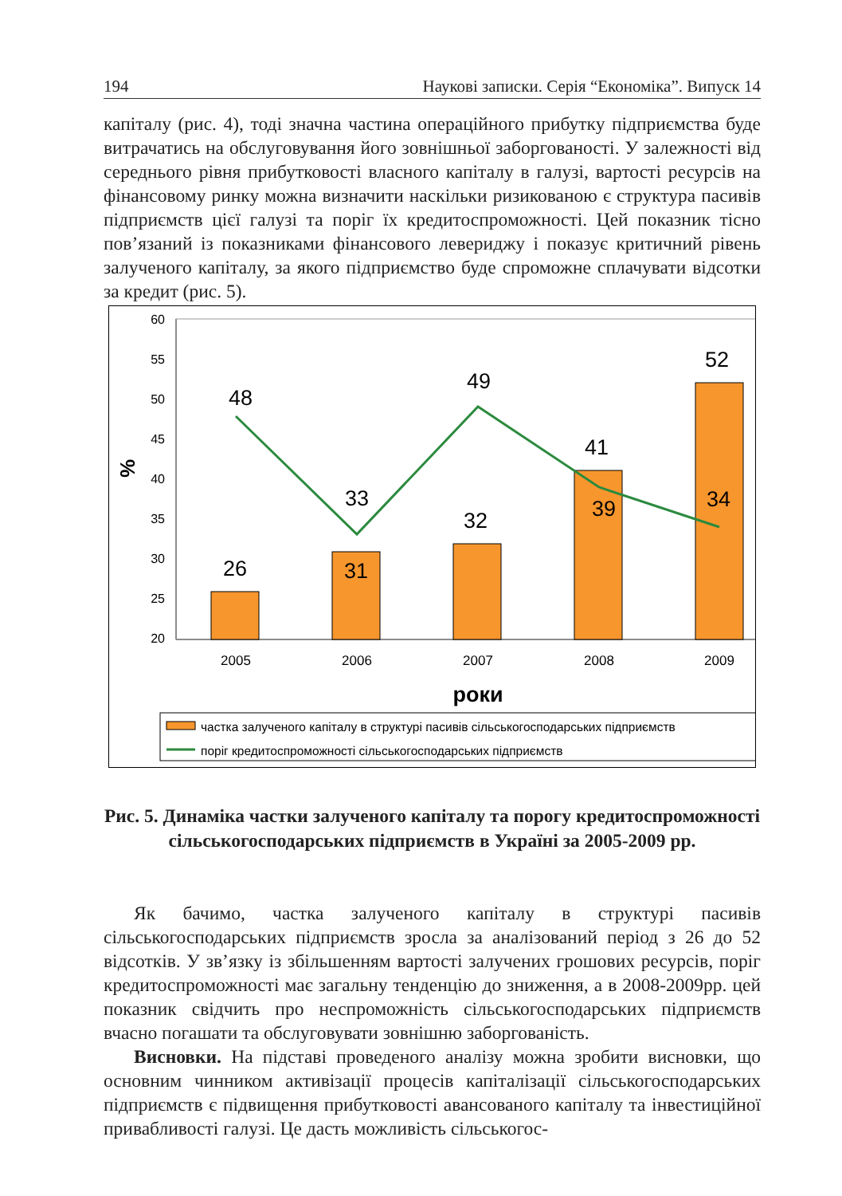194 Наукові записки. Серія “Економіка”. Випуск 14
капіталу (рис. 4), тоді значна частина операційного прибутку підприємства буде витрачатись на обслуговування його зовнішньої заборгованості. У залежності від середнього рівня прибутковості власного капіталу в галузі, вартості ресурсів на фінансовому ринку можна визначити наскільки ризикованою є структура пасивів підприємств цієї галузі та поріг їх кредитоспроможності. Цей показник тісно пов’язаний із показниками фінансового левериджу і показує критичний рівень залученого капіталу, за якого підприємство буде спроможне сплачувати відсотки за кредит (рис. 5).
60
55
50
45
40
35
30
25
20
%
26
31
32
41
52
48
33
49
39
34
2005
2006
2007
2008
2009
роки
частка залученого капіталу в структурі пасивів сільськогосподарських підприємств
поріг кредитоспроможності сільськогосподарських підприємств
Рис. 5. Динаміка частки залученого капіталу та порогу кредитоспроможності сільськогосподарських підприємств в Україні за 2005-2009 рр.
Як бачимо, частка залученого капіталу в структурі пасивів сільськогосподарських підприємств зросла за аналізований період з 26 до 52 відсотків. У зв’язку із збільшенням вартості залучених грошових ресурсів, поріг кредитоспроможності має загальну тенденцію до зниження, а в 2008-2009рр. цей показник свідчить про неспроможність сільськогосподарських підприємств вчасно погашати та обслуговувати зовнішню заборгованість.
Висновки. На підставі проведеного аналізу можна зробити висновки, що основним чинником активізації процесів капіталізації сільськогосподарських підприємств є підвищення прибутковості авансованого капіталу та інвестиційної привабливості галузі. Це дасть можливість сільськогос-